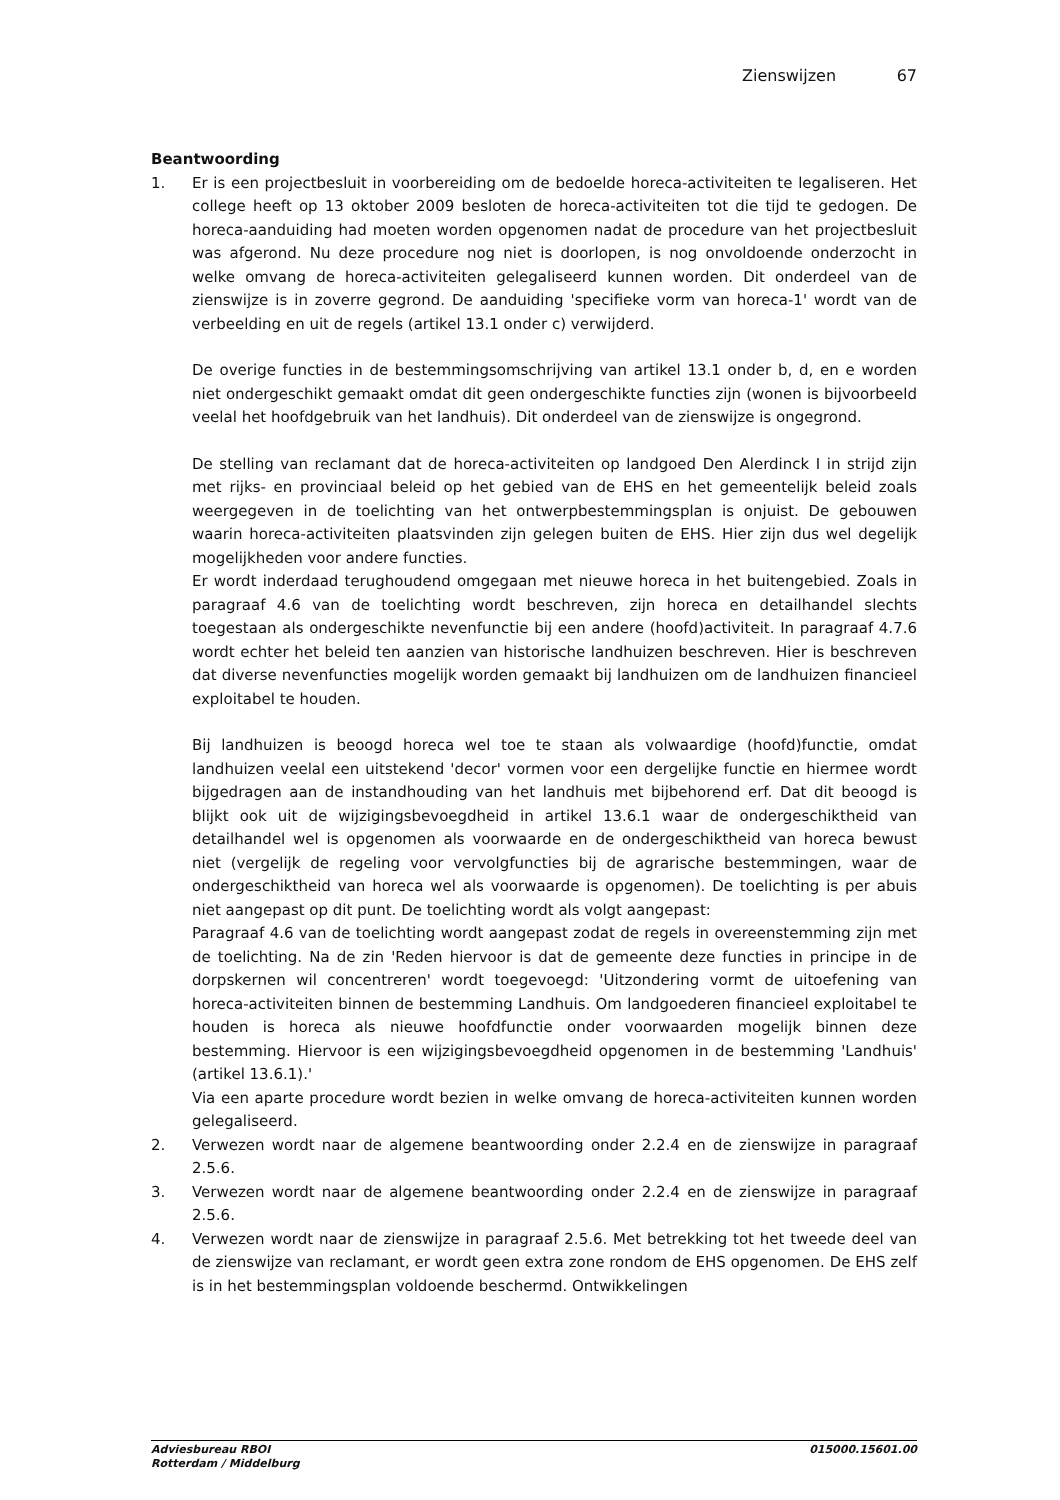Zienswijzen 67
Beantwoording
1. Er is een projectbesluit in voorbereiding om de bedoelde horeca-activiteiten te legaliseren. Het college heeft op 13 oktober 2009 besloten de horeca-activiteiten tot die tijd te gedogen. De horeca-aanduiding had moeten worden opgenomen nadat de procedure van het projectbesluit was afgerond. Nu deze procedure nog niet is doorlopen, is nog onvoldoende onderzocht in welke omvang de horeca-activiteiten gelegaliseerd kunnen worden. Dit onderdeel van de zienswijze is in zoverre gegrond. De aanduiding 'specifieke vorm van horeca-1' wordt van de verbeelding en uit de regels (artikel 13.1 onder c) verwijderd.
De overige functies in de bestemmingsomschrijving van artikel 13.1 onder b, d, en e worden niet ondergeschikt gemaakt omdat dit geen ondergeschikte functies zijn (wonen is bijvoorbeeld veelal het hoofdgebruik van het landhuis). Dit onderdeel van de zienswijze is ongegrond.
De stelling van reclamant dat de horeca-activiteiten op landgoed Den Alerdinck I in strijd zijn met rijks- en provinciaal beleid op het gebied van de EHS en het gemeentelijk beleid zoals weergegeven in de toelichting van het ontwerpbestemmingsplan is onjuist. De gebouwen waarin horeca-activiteiten plaatsvinden zijn gelegen buiten de EHS. Hier zijn dus wel degelijk mogelijkheden voor andere functies.
Er wordt inderdaad terughoudend omgegaan met nieuwe horeca in het buitengebied. Zoals in paragraaf 4.6 van de toelichting wordt beschreven, zijn horeca en detailhandel slechts toegestaan als ondergeschikte nevenfunctie bij een andere (hoofd)activiteit. In paragraaf 4.7.6 wordt echter het beleid ten aanzien van historische landhuizen beschreven. Hier is beschreven dat diverse nevenfuncties mogelijk worden gemaakt bij landhuizen om de landhuizen financieel exploitabel te houden.
Bij landhuizen is beoogd horeca wel toe te staan als volwaardige (hoofd)functie, omdat landhuizen veelal een uitstekend 'decor' vormen voor een dergelijke functie en hiermee wordt bijgedragen aan de instandhouding van het landhuis met bijbehorend erf. Dat dit beoogd is blijkt ook uit de wijzigingsbevoegdheid in artikel 13.6.1 waar de ondergeschiktheid van detailhandel wel is opgenomen als voorwaarde en de ondergeschiktheid van horeca bewust niet (vergelijk de regeling voor vervolgfuncties bij de agrarische bestemmingen, waar de ondergeschiktheid van horeca wel als voorwaarde is opgenomen). De toelichting is per abuis niet aangepast op dit punt. De toelichting wordt als volgt aangepast:
Paragraaf 4.6 van de toelichting wordt aangepast zodat de regels in overeenstemming zijn met de toelichting. Na de zin 'Reden hiervoor is dat de gemeente deze functies in principe in de dorpskernen wil concentreren' wordt toegevoegd: 'Uitzondering vormt de uitoefening van horeca-activiteiten binnen de bestemming Landhuis. Om landgoederen financieel exploitabel te houden is horeca als nieuwe hoofdfunctie onder voorwaarden mogelijk binnen deze bestemming. Hiervoor is een wijzigingsbevoegdheid opgenomen in de bestemming 'Landhuis' (artikel 13.6.1).'
Via een aparte procedure wordt bezien in welke omvang de horeca-activiteiten kunnen worden gelegaliseerd.
2. Verwezen wordt naar de algemene beantwoording onder 2.2.4 en de zienswijze in paragraaf 2.5.6.
3. Verwezen wordt naar de algemene beantwoording onder 2.2.4 en de zienswijze in paragraaf 2.5.6.
4. Verwezen wordt naar de zienswijze in paragraaf 2.5.6. Met betrekking tot het tweede deel van de zienswijze van reclamant, er wordt geen extra zone rondom de EHS opgenomen. De EHS zelf is in het bestemmingsplan voldoende beschermd. Ontwikkelingen
Adviesbureau RBOI
Rotterdam / Middelburg
015000.15601.00